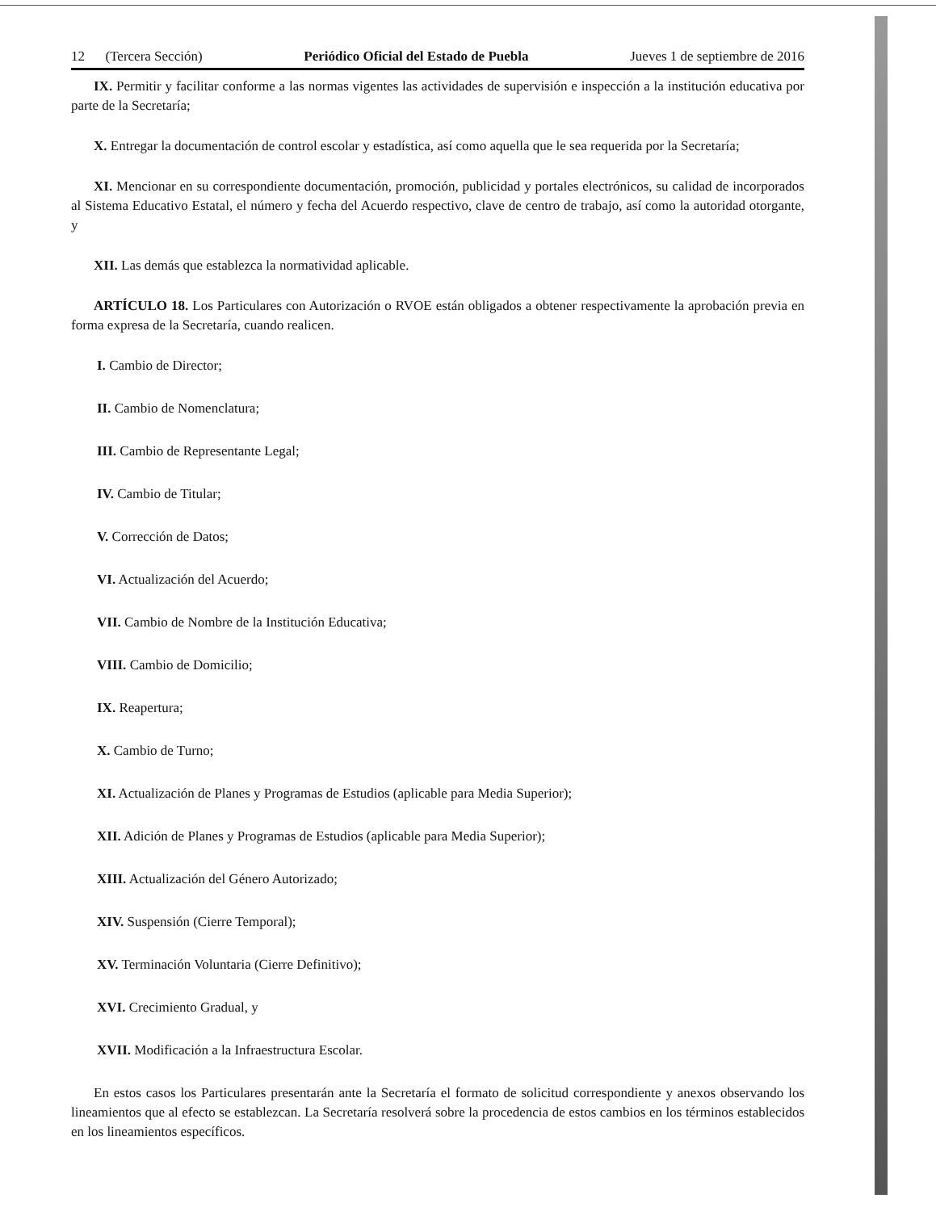12 (Tercera Sección) Periódico Oficial del Estado de Puebla Jueves 1 de septiembre de 2016
IX. Permitir y facilitar conforme a las normas vigentes las actividades de supervisión e inspección a la institución educativa por parte de la Secretaría;
X. Entregar la documentación de control escolar y estadística, así como aquella que le sea requerida por la Secretaría;
XI. Mencionar en su correspondiente documentación, promoción, publicidad y portales electrónicos, su calidad de incorporados al Sistema Educativo Estatal, el número y fecha del Acuerdo respectivo, clave de centro de trabajo, así como la autoridad otorgante, y
XII. Las demás que establezca la normatividad aplicable.
ARTÍCULO 18. Los Particulares con Autorización o RVOE están obligados a obtener respectivamente la aprobación previa en forma expresa de la Secretaría, cuando realicen.
I. Cambio de Director;
II. Cambio de Nomenclatura;
III. Cambio de Representante Legal;
IV. Cambio de Titular;
V. Corrección de Datos;
VI. Actualización del Acuerdo;
VII. Cambio de Nombre de la Institución Educativa;
VIII. Cambio de Domicilio;
IX. Reapertura;
X. Cambio de Turno;
XI. Actualización de Planes y Programas de Estudios (aplicable para Media Superior);
XII. Adición de Planes y Programas de Estudios (aplicable para Media Superior);
XIII. Actualización del Género Autorizado;
XIV. Suspensión (Cierre Temporal);
XV. Terminación Voluntaria (Cierre Definitivo);
XVI. Crecimiento Gradual, y
XVII. Modificación a la Infraestructura Escolar.
En estos casos los Particulares presentarán ante la Secretaría el formato de solicitud correspondiente y anexos observando los lineamientos que al efecto se establezcan. La Secretaría resolverá sobre la procedencia de estos cambios en los términos establecidos en los lineamientos específicos.